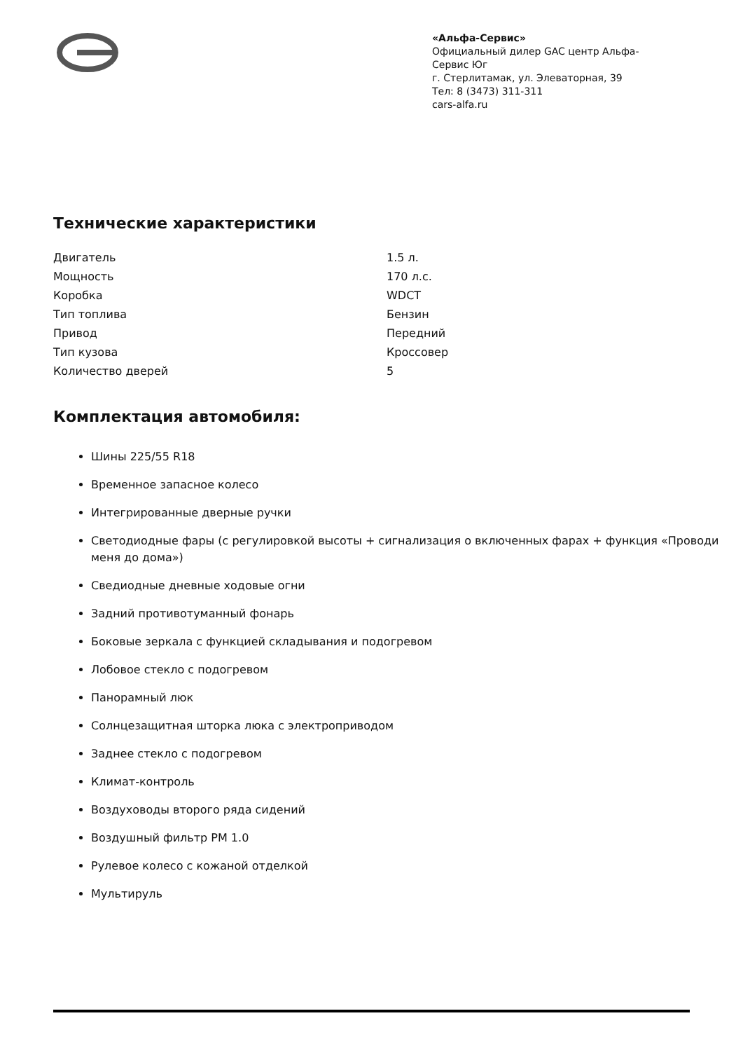«Альфа-Сервис»
Официальный дилер GAC центр Альфа-Сервис Юг
г. Стерлитамак, ул. Элеваторная, 39
Тел: 8 (3473) 311-311
cars-alfa.ru
Технические характеристики
| Двигатель | 1.5 л. |
| Мощность | 170 л.с. |
| Коробка | WDCT |
| Тип топлива | Бензин |
| Привод | Передний |
| Тип кузова | Кроссовер |
| Количество дверей | 5 |
Комплектация автомобиля:
Шины 225/55 R18
Временное запасное колесо
Интегрированные дверные ручки
Светодиодные фары (с регулировкой высоты + сигнализация о включенных фарах + функция «Проводи меня до дома»)
Сведиодные дневные ходовые огни
Задний противотуманный фонарь
Боковые зеркала с функцией складывания и подогревом
Лобовое стекло с подогревом
Панорамный люк
Солнцезащитная шторка люка с электроприводом
Заднее стекло с подогревом
Климат-контроль
Воздуховоды второго ряда сидений
Воздушный фильтр PM 1.0
Рулевое колесо с кожаной отделкой
Мультируль